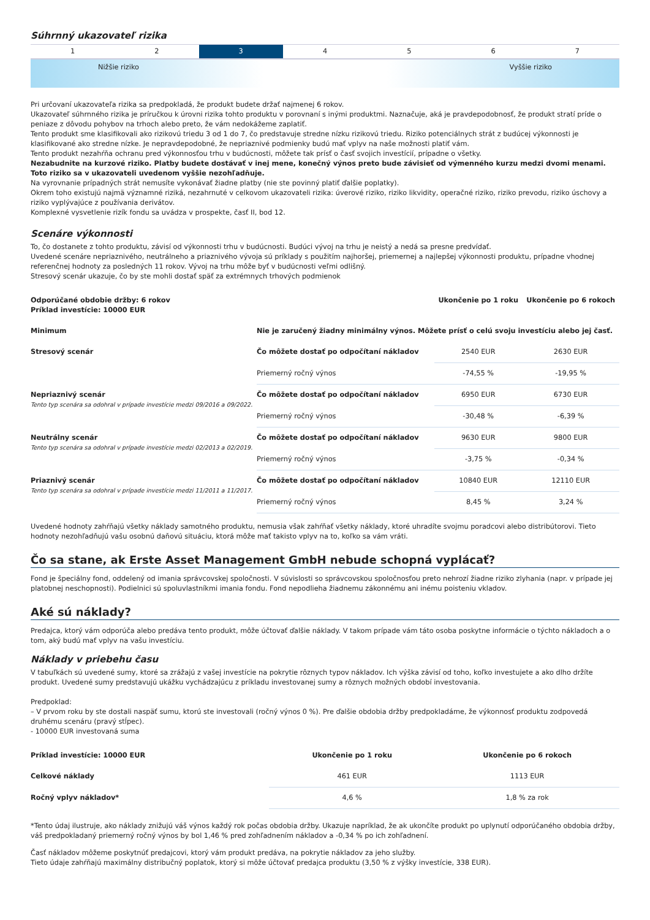Súhrnný ukazovateľ rizika
1 2 3 4 5 6 7
Nižšie riziko Vyššie riziko
Pri určovaní ukazovateľa rizika sa predpokladá, že produkt budete držať najmenej 6 rokov.
Ukazovateľ súhrnného rizika je príručkou k úrovni rizika tohto produktu v porovnaní s inými produktmi. Naznačuje, aká je pravdepodobnosť, že produkt stratí príde o peniaze z dôvodu pohybov na trhoch alebo preto, že vám nedokážeme zaplatiť.
Tento produkt sme klasifikovali ako rizikovú triedu 3 od 1 do 7, čo predstavuje stredne nízku rizikovú triedu. Riziko potenciálnych strát z budúcej výkonnosti je klasifikované ako stredne nízke. Je nepravdepodobné, že nepriaznivé podmienky budú mať vplyv na naše možnosti platiť vám.
Tento produkt nezahŕňa ochranu pred výkonnosťou trhu v budúcnosti, môžete tak prísť o časť svojich investícií, prípadne o všetky.
Nezabudnite na kurzové riziko. Platby budete dostávať v inej mene, konečný výnos preto bude závisieť od výmenného kurzu medzi dvomi menami. Toto riziko sa v ukazovateli uvedenom vyššie nezohľadňuje.
Na vyrovnanie prípadných strát nemusíte vykonávať žiadne platby (nie ste povinný platiť ďalšie poplatky).
Okrem toho existujú najmä významné riziká, nezahrnuté v celkovom ukazovateli rizika: úverové riziko, riziko likvidity, operačné riziko, riziko prevodu, riziko úschovy a riziko vyplývajúce z používania derivátov.
Komplexné vysvetlenie rizík fondu sa uvádza v prospekte, časť II, bod 12.
Scenáre výkonnosti
To, čo dostanete z tohto produktu, závisí od výkonnosti trhu v budúcnosti. Budúci vývoj na trhu je neistý a nedá sa presne predvídať.
Uvedené scenáre nepriaznivého, neutrálneho a priaznivého vývoja sú príklady s použitím najhoršej, priemernej a najlepšej výkonnosti produktu, prípadne vhodnej referenčnej hodnoty za posledných 11 rokov. Vývoj na trhu môže byť v budúcnosti veľmi odlišný.
Stresový scenár ukazuje, čo by ste mohli dostať späť za extrémnych trhových podmienok
| Odporúčané obdobie držby: 6 rokov Príklad investície: 10000 EUR | | Ukončenie po 1 roku | Ukončenie po 6 rokoch |
| --- | --- | --- | --- |
| Minimum | Nie je zaručený žiadny minimálny výnos. Môžete prísť o celú svoju investíciu alebo jej časť. | | |
| Stresový scenár | Čo môžete dostať po odpočítaní nákladov | 2540 EUR | 2630 EUR |
| | Priemerný ročný výnos | -74,55 % | -19,95 % |
| Nepriaznivý scenár Tento typ scenára sa odohral v prípade investície medzi 09/2016 a 09/2022. | Čo môžete dostať po odpočítaní nákladov | 6950 EUR | 6730 EUR |
| | Priemerný ročný výnos | -30,48 % | -6,39 % |
| Neutrálny scenár Tento typ scenára sa odohral v prípade investície medzi 02/2013 a 02/2019. | Čo môžete dostať po odpočítaní nákladov | 9630 EUR | 9800 EUR |
| | Priemerný ročný výnos | -3,75 % | -0,34 % |
| Priaznivý scenár Tento typ scenára sa odohral v prípade investície medzi 11/2011 a 11/2017. | Čo môžete dostať po odpočítaní nákladov | 10840 EUR | 12110 EUR |
| | Priemerný ročný výnos | 8,45 % | 3,24 % |
Uvedené hodnoty zahŕňajú všetky náklady samotného produktu, nemusia však zahŕňať všetky náklady, ktoré uhradíte svojmu poradcovi alebo distribútorovi. Tieto hodnoty nezohľadňujú vašu osobnú daňovú situáciu, ktorá môže mať takisto vplyv na to, koľko sa vám vráti.
Čo sa stane, ak Erste Asset Management GmbH nebude schopná vyplácať?
Fond je špeciálny fond, oddelený od imania správcovskej spoločnosti. V súvislosti so správcovskou spoločnosťou preto nehrozí žiadne riziko zlyhania (napr. v prípade jej platobnej neschopnosti). Podielnici sú spoluvlastníkmi imania fondu. Fond nepodlieha žiadnemu zákonnému ani inému poisteniu vkladov.
Aké sú náklady?
Predajca, ktorý vám odporúča alebo predáva tento produkt, môže účtovať ďalšie náklady. V takom prípade vám táto osoba poskytne informácie o týchto nákladoch a o tom, aký budú mať vplyv na vašu investíciu.
Náklady v priebehu času
V tabuľkách sú uvedené sumy, ktoré sa zrážajú z vašej investície na pokrytie rôznych typov nákladov. Ich výška závisí od toho, koľko investujete a ako dlho držíte produkt. Uvedené sumy predstavujú ukážku vychádzajúcu z príkladu investovanej sumy a rôznych možných období investovania.
Predpoklad:
– V prvom roku by ste dostali naspäť sumu, ktorú ste investovali (ročný výnos 0 %). Pre ďalšie obdobia držby predpokladáme, že výkonnosť produktu zodpovedá druhému scenáru (pravý stĺpec).
- 10000 EUR investovaná suma
| Príklad investície: 10000 EUR | Ukončenie po 1 roku | Ukončenie po 6 rokoch |
| --- | --- | --- |
| Celkové náklady | 461 EUR | 1113 EUR |
| Ročný vplyv nákladov* | 4,6 % | 1,8 % za rok |
*Tento údaj ilustruje, ako náklady znižujú váš výnos každý rok počas obdobia držby. Ukazuje napríklad, že ak ukončíte produkt po uplynutí odporúčaného obdobia držby, váš predpokladaný priemerný ročný výnos by bol 1,46 % pred zohľadnením nákladov a -0,34 % po ich zohľadnení.
Časť nákladov môžeme poskytnúť predajcovi, ktorý vám produkt predáva, na pokrytie nákladov za jeho služby.
Tieto údaje zahŕňajú maximálny distribučný poplatok, ktorý si môže účtovať predajca produktu (3,50 % z výšky investície, 338 EUR).